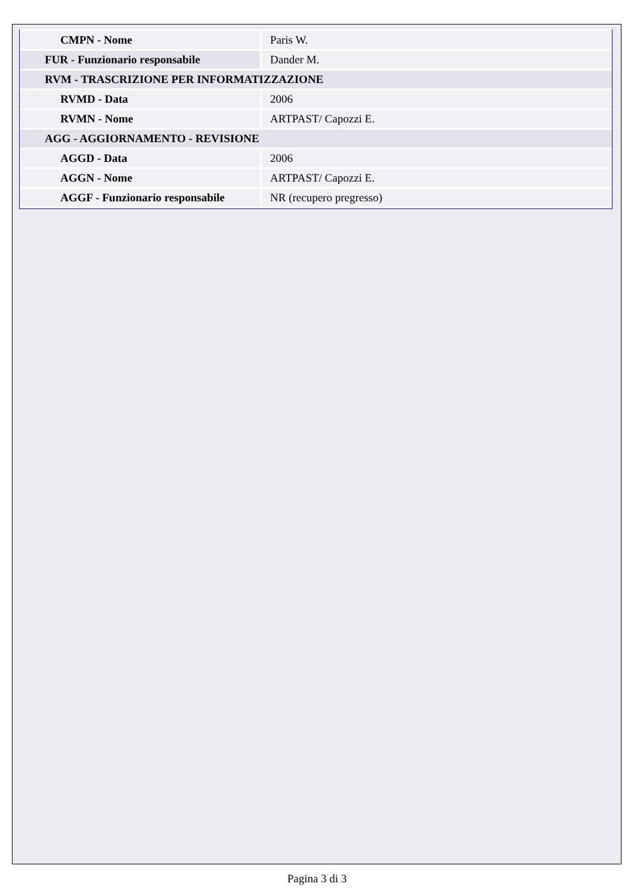| CMPN - Nome | Paris W. |
| FUR - Funzionario responsabile | Dander M. |
| RVM - TRASCRIZIONE PER INFORMATIZZAZIONE | |
| RVMD - Data | 2006 |
| RVMN - Nome | ARTPAST/ Capozzi E. |
| AGG - AGGIORNAMENTO - REVISIONE | |
| AGGD - Data | 2006 |
| AGGN - Nome | ARTPAST/ Capozzi E. |
| AGGF - Funzionario responsabile | NR (recupero pregresso) |
Pagina 3 di 3